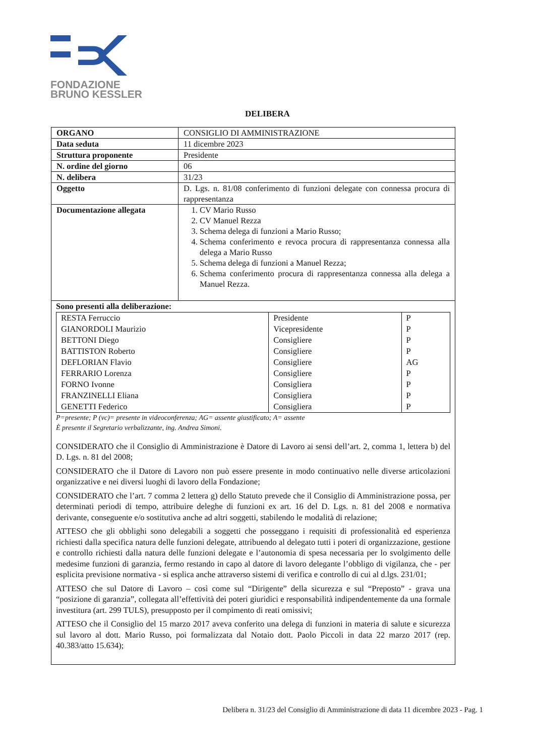FONDAZIONE
BRUNO KESSLER
DELIBERA
| ORGANO | CONSIGLIO DI AMMINISTRAZIONE |
| Data seduta | 11 dicembre 2023 |
| Struttura proponente | Presidente |
| N. ordine del giorno | 06 |
| N. delibera | 31/23 |
| Oggetto | D. Lgs. n. 81/08 conferimento di funzioni delegate con connessa procura di rappresentanza |
| Documentazione allegata | 1. CV Mario Russo 2. CV Manuel Rezza 3. Schema delega di funzioni a Mario Russo; 4. Schema conferimento e revoca procura di rappresentanza connessa alla delega a Mario Russo 5. Schema delega di funzioni a Manuel Rezza; 6. Schema conferimento procura di rappresentanza connessa alla delega a Manuel Rezza. |
Sono presenti alla deliberazione:
| RESTA Ferruccio | Presidente | P |
| GIANORDOLI Maurizio | Vicepresidente | P |
| BETTONI Diego | Consigliere | P |
| BATTISTON Roberto | Consigliere | P |
| DEFLORIAN Flavio | Consigliere | AG |
| FERRARIO Lorenza | Consigliere | P |
| FORNO Ivonne | Consigliera | P |
| FRANZINELLI Eliana | Consigliera | P |
| GENETTI Federico | Consigliera | P |
P=presente; P (vc)= presente in videoconferenza; AG= assente giustificato; A= assente
È presente il Segretario verbalizzante, ing. Andrea Simoni.
CONSIDERATO che il Consiglio di Amministrazione è Datore di Lavoro ai sensi dell’art. 2, comma 1, lettera b) del D. Lgs. n. 81 del 2008;
CONSIDERATO che il Datore di Lavoro non può essere presente in modo continuativo nelle diverse articolazioni organizzative e nei diversi luoghi di lavoro della Fondazione;
CONSIDERATO che l’art. 7 comma 2 lettera g) dello Statuto prevede che il Consiglio di Amministrazione possa, per determinati periodi di tempo, attribuire deleghe di funzioni ex art. 16 del D. Lgs. n. 81 del 2008 e normativa derivante, conseguente e/o sostitutiva anche ad altri soggetti, stabilendo le modalità di relazione;
ATTESO che gli obblighi sono delegabili a soggetti che posseggano i requisiti di professionalità ed esperienza richiesti dalla specifica natura delle funzioni delegate, attribuendo al delegato tutti i poteri di organizzazione, gestione e controllo richiesti dalla natura delle funzioni delegate e l’autonomia di spesa necessaria per lo svolgimento delle medesime funzioni di garanzia, fermo restando in capo al datore di lavoro delegante l’obbligo di vigilanza, che - per esplicita previsione normativa - si esplica anche attraverso sistemi di verifica e controllo di cui al d.lgs. 231/01;
ATTESO che sul Datore di Lavoro – così come sul “Dirigente” della sicurezza e sul “Preposto” - grava una “posizione di garanzia”, collegata all’effettività dei poteri giuridici e responsabilità indipendentemente da una formale investitura (art. 299 TULS), presupposto per il compimento di reati omissivi;
ATTESO che il Consiglio del 15 marzo 2017 aveva conferito una delega di funzioni in materia di salute e sicurezza sul lavoro al dott. Mario Russo, poi formalizzata dal Notaio dott. Paolo Piccoli in data 22 marzo 2017 (rep. 40.383/atto 15.634);
Delibera n. 31/23 del Consiglio di Amministrazione di data 11 dicembre 2023 - Pag. 1